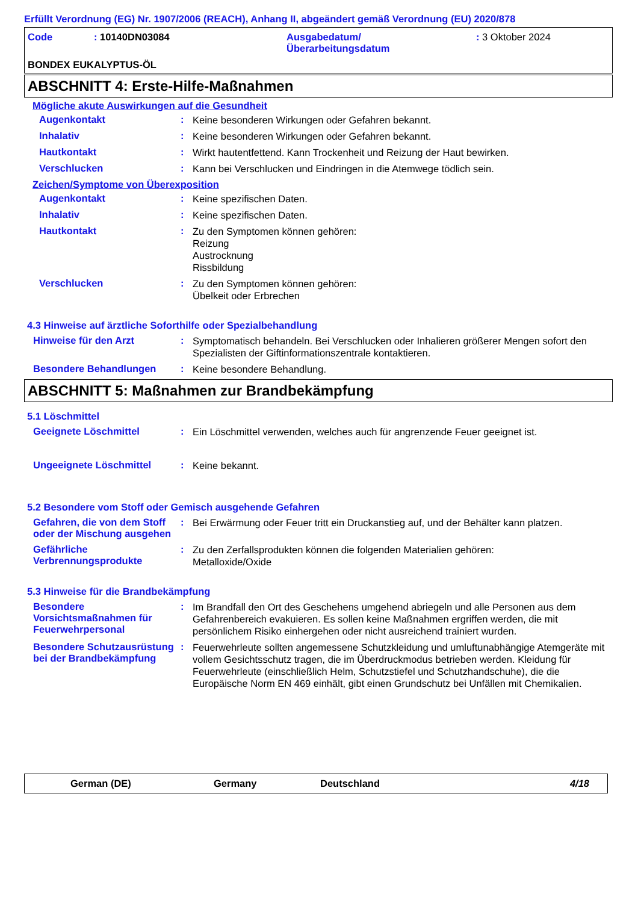Erfüllt Verordnung (EG) Nr. 1907/2006 (REACH), Anhang II, abgeändert gemäß Verordnung (EU) 2020/878
| Code | : 10140DN03084 | Ausgabedatum/ Überarbeitungsdatum | : 3 Oktober 2024 |
BONDEX EUKALYPTUS-ÖL
ABSCHNITT 4: Erste-Hilfe-Maßnahmen
Mögliche akute Auswirkungen auf die Gesundheit
Augenkontakt :
Keine besonderen Wirkungen oder Gefahren bekannt.
Inhalativ :
Keine besonderen Wirkungen oder Gefahren bekannt.
Hautkontakt :
Wirkt hautentfettend. Kann Trockenheit und Reizung der Haut bewirken.
Verschlucken :
Kann bei Verschlucken und Eindringen in die Atemwege tödlich sein.
Zeichen/Symptome von Überexposition
Augenkontakt :
Keine spezifischen Daten.
Inhalativ :
Keine spezifischen Daten.
Hautkontakt :
Zu den Symptomen können gehören:
Reizung
Austrocknung
Rissbildung
Verschlucken :
Zu den Symptomen können gehören:
Übelkeit oder Erbrechen
4.3 Hinweise auf ärztliche Soforthilfe oder Spezialbehandlung
Hinweise für den Arzt :
Symptomatisch behandeln. Bei Verschlucken oder Inhalieren größerer Mengen sofort den Spezialisten der Giftinformationszentrale kontaktieren.
Besondere Behandlungen :
Keine besondere Behandlung.
ABSCHNITT 5: Maßnahmen zur Brandbekämpfung
5.1 Löschmittel
Geeignete Löschmittel :
Ein Löschmittel verwenden, welches auch für angrenzende Feuer geeignet ist.
Ungeeignete Löschmittel :
Keine bekannt.
5.2 Besondere vom Stoff oder Gemisch ausgehende Gefahren
Gefahren, die von dem Stoff oder der Mischung ausgehen
:
Bei Erwärmung oder Feuer tritt ein Druckanstieg auf, und der Behälter kann platzen.
Gefährliche Verbrennungsprodukte
:
Zu den Zerfallsprodukten können die folgenden Materialien gehören:
Metalloxide/Oxide
5.3 Hinweise für die Brandbekämpfung
Besondere Vorsichtsmaßnahmen für Feuerwehrpersonal
:
Im Brandfall den Ort des Geschehens umgehend abriegeln und alle Personen aus dem Gefahrenbereich evakuieren. Es sollen keine Maßnahmen ergriffen werden, die mit persönlichem Risiko einhergehen oder nicht ausreichend trainiert wurden.
Besondere Schutzausrüstung bei der Brandbekämpfung
:
Feuerwehrleute sollten angemessene Schutzkleidung und umluftunabhängige Atemgeräte mit vollem Gesichtsschutz tragen, die im Überdruckmodus betrieben werden. Kleidung für Feuerwehrleute (einschließlich Helm, Schutzstiefel und Schutzhandschuhe), die die Europäische Norm EN 469 einhält, gibt einen Grundschutz bei Unfällen mit Chemikalien.
German (DE) Germany Deutschland 4/18